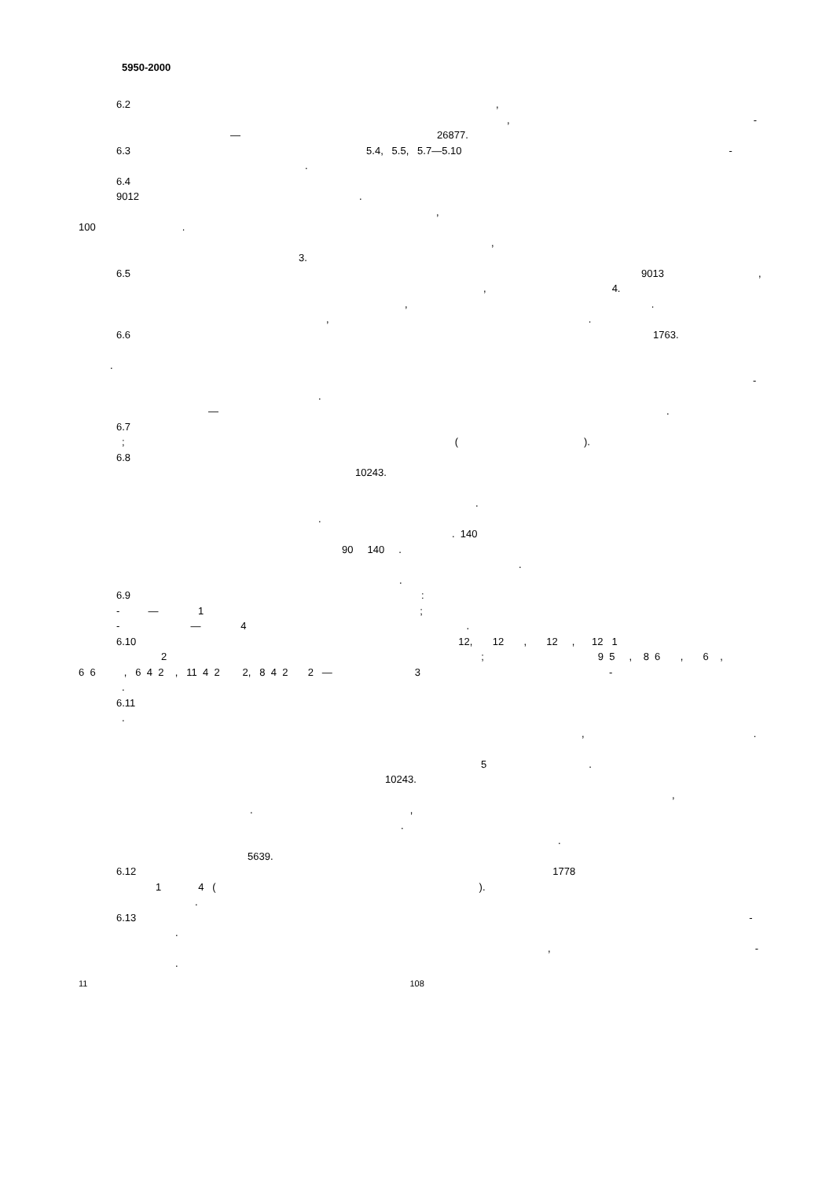5950-2000
6.2,
, -
— 26877.
6.3 5.4, 5.5, 5.7—5.10 -
.
6.4
9012.
,
100.
,
3.
6.5 9013,
, 4.
,.
,.
6.6 1763.
.
-
.
—.
6.7
; ().
6.8
10243.
.
.
. 140
90 140 .
.
.
6.9:
- — 1;
- — 4.
6.10 12, 12 , 12 , 12 1
2; 9 5 , 8 6 , 6 ,
6 6 , 6 4 2 , 11 4 2 2, 8 4 2 2 — 3 -
.
6.11
.
,.
5.
10243.
,
.,
.
.
5639.
6.12 1778
1 4 ().
.
6.13 -
.
, -
.
11 108